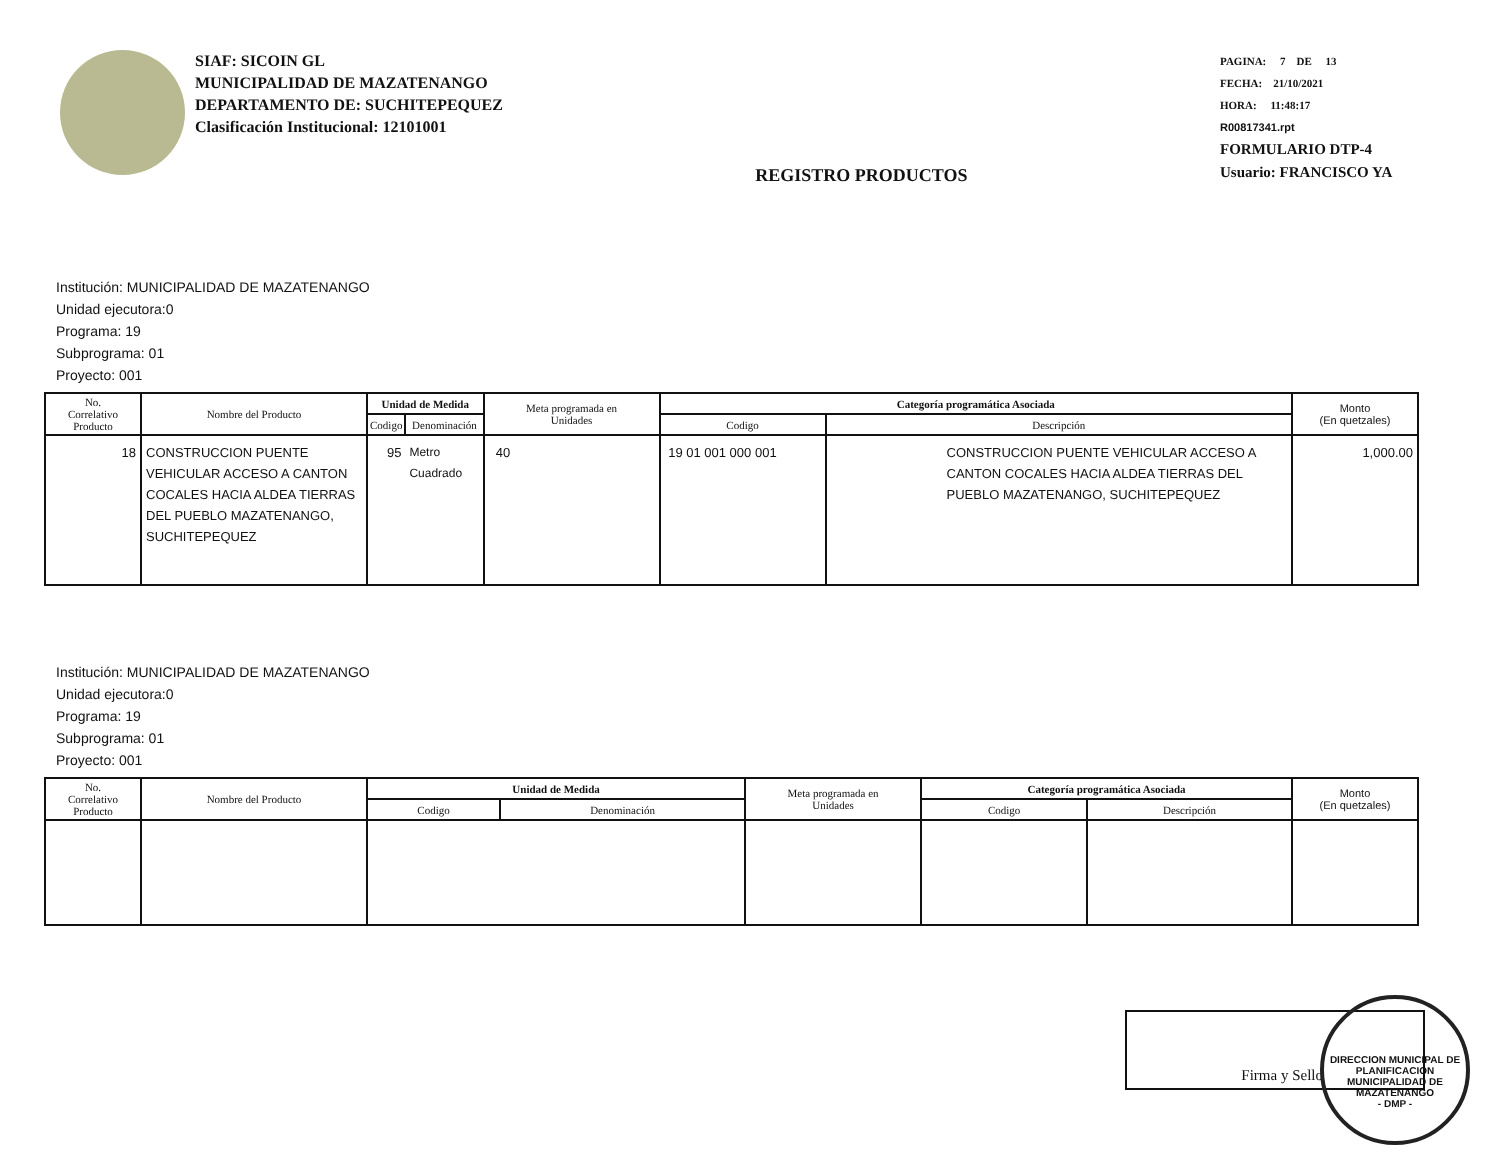SIAF: SICOIN GL
MUNICIPALIDAD DE MAZATENANGO
DEPARTAMENTO DE: SUCHITEPEQUEZ
Clasificación Institucional: 12101001
REGISTRO PRODUCTOS
PAGINA: 7 DE 13
FECHA: 21/10/2021
HORA: 11:48:17
R00817341.rpt
FORMULARIO DTP-4
Usuario: FRANCISCO YA
Institución: MUNICIPALIDAD DE MAZATENANGO
Unidad ejecutora:0
Programa: 19
Subprograma: 01
Proyecto: 001
| No. Correlativo Producto | Nombre del Producto | Unidad de Medida | | Meta programada en Unidades | Categoría programática Asociada | | Monto (En quetzales) |
| --- | --- | --- | --- | --- | --- | --- | --- |
| | | Codigo | Denominación | | Codigo | Descripción | |
| 18 | CONSTRUCCION PUENTE VEHICULAR ACCESO A CANTON COCALES HACIA ALDEA TIERRAS DEL PUEBLO MAZATENANGO, SUCHITEPEQUEZ | 95 | Metro Cuadrado | 40 | 19 01 001 000 001 | CONSTRUCCION PUENTE VEHICULAR ACCESO A CANTON COCALES HACIA ALDEA TIERRAS DEL PUEBLO MAZATENANGO, SUCHITEPEQUEZ | 1,000.00 |
Institución: MUNICIPALIDAD DE MAZATENANGO
Unidad ejecutora:0
Programa: 19
Subprograma: 01
Proyecto: 001
| No. Correlativo Producto | Nombre del Producto | Unidad de Medida | | Meta programada en Unidades | Categoría programática Asociada | | Monto (En quetzales) |
| --- | --- | --- | --- | --- | --- | --- | --- |
| | | Codigo | Denominación | | Codigo | Descripción | |
Firma y Sello
DIRECCION MUNICIPAL DE PLANIFICACION
MUNICIPALIDAD DE MAZATENANGO
- DMP -